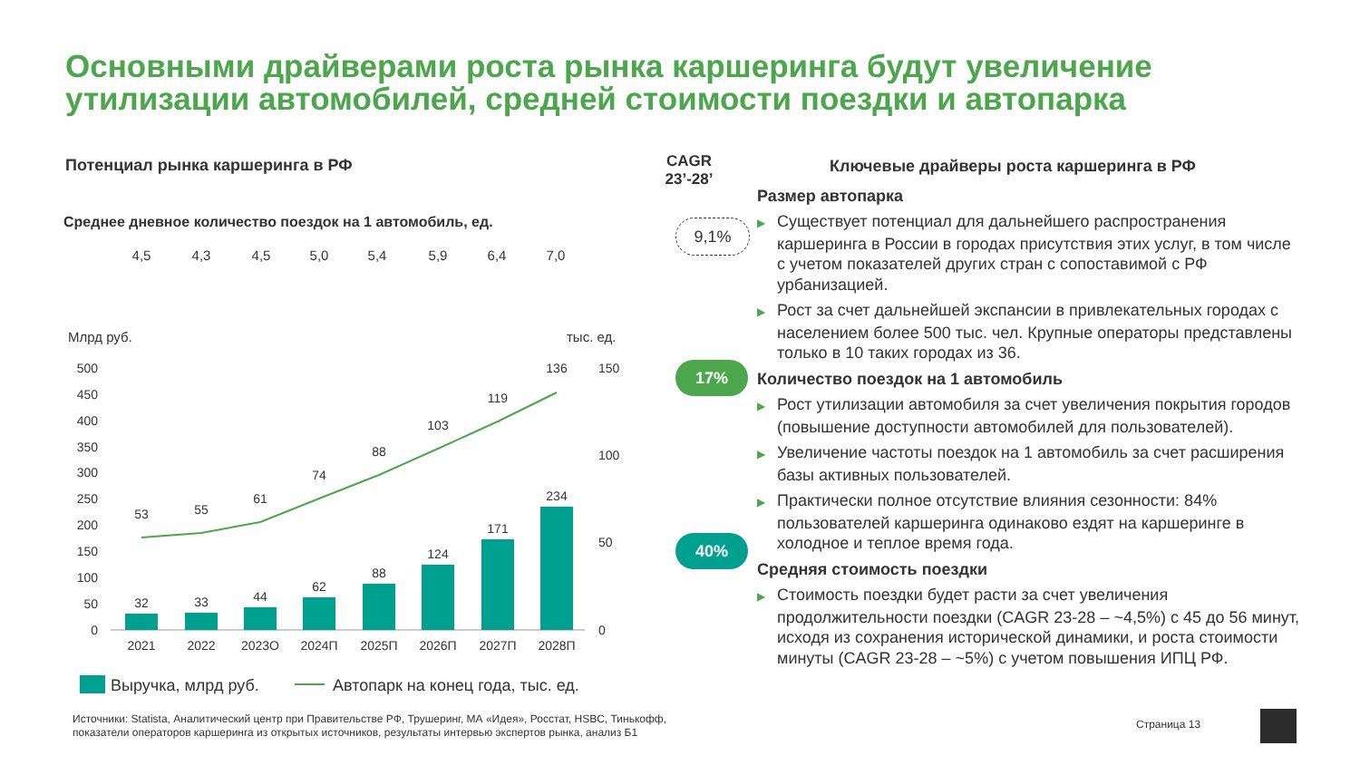Основными драйверами роста рынка каршеринга будут увеличение
утилизации автомобилей, средней стоимости поездки и автопарка
Потенциал рынка каршеринга в РФ
Среднее дневное количество поездок на 1 автомобиль, ед.
4,5
4,3
4,5
5,0
5,4
5,9
6,4
7,0
Млрд руб.
тыс. ед.
500
450
400
350
300
250
200
150
100
50
0
150
100
50
0
32
33
44
62
88
124
171
234
53
55
61
74
88
103
119
136
2021
2022
2023О
2024П
2025П
2026П
2027П
2028П
Выручка, млрд руб.
Автопарк на конец года, тыс. ед.
CAGR
23’-28’
9,1%
17%
40%
Ключевые драйверы роста каршеринга в РФ
Размер автопарка
▶ Существует потенциал для дальнейшего распространения каршеринга в России в городах присутствия этих услуг, в том числе с учетом показателей других стран с сопоставимой с РФ урбанизацией.
▶ Рост за счет дальнейшей экспансии в привлекательных городах с населением более 500 тыс. чел. Крупные операторы представлены только в 10 таких городах из 36.
Количество поездок на 1 автомобиль
▶ Рост утилизации автомобиля за счет увеличения покрытия городов (повышение доступности автомобилей для пользователей).
▶ Увеличение частоты поездок на 1 автомобиль за счет расширения базы активных пользователей.
▶ Практически полное отсутствие влияния сезонности: 84% пользователей каршеринга одинаково ездят на каршеринге в холодное и теплое время года.
Средняя стоимость поездки
▶ Стоимость поездки будет расти за счет увеличения продолжительности поездки (CAGR 23-28 – ~4,5%) с 45 до 56 минут, исходя из сохранения исторической динамики, и роста стоимости минуты (CAGR 23-28 – ~5%) с учетом повышения ИПЦ РФ.
Источники: Statista, Аналитический центр при Правительстве РФ, Трушеринг, МА «Идея», Росстат, HSBC, Тинькофф, показатели операторов каршеринга из открытых источников, результаты интервью экспертов рынка, анализ Б1
Страница 13